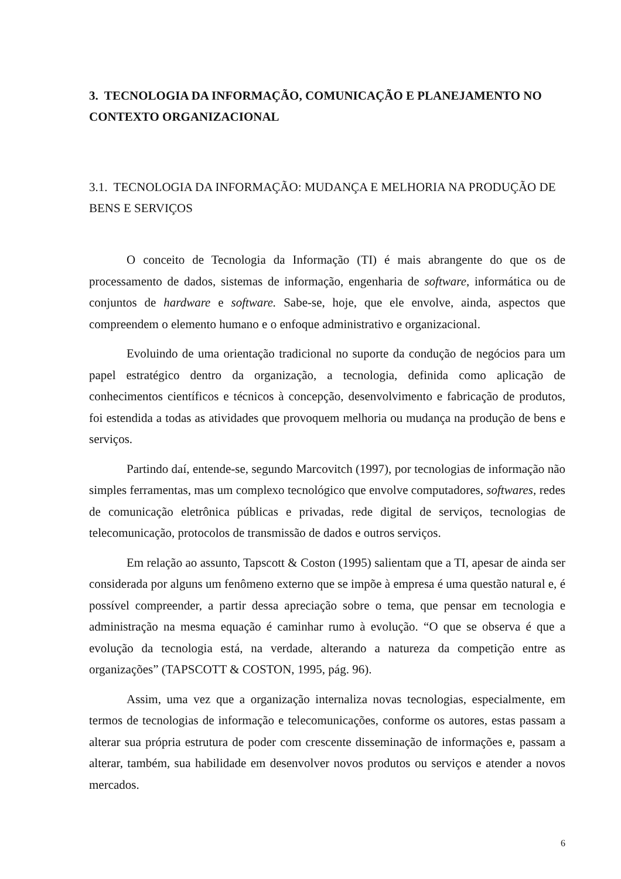3. TECNOLOGIA DA INFORMAÇÃO, COMUNICAÇÃO E PLANEJAMENTO NO CONTEXTO ORGANIZACIONAL
3.1. TECNOLOGIA DA INFORMAÇÃO: MUDANÇA E MELHORIA NA PRODUÇÃO DE BENS E SERVIÇOS
O conceito de Tecnologia da Informação (TI) é mais abrangente do que os de processamento de dados, sistemas de informação, engenharia de software, informática ou de conjuntos de hardware e software. Sabe-se, hoje, que ele envolve, ainda, aspectos que compreendem o elemento humano e o enfoque administrativo e organizacional.
Evoluindo de uma orientação tradicional no suporte da condução de negócios para um papel estratégico dentro da organização, a tecnologia, definida como aplicação de conhecimentos científicos e técnicos à concepção, desenvolvimento e fabricação de produtos, foi estendida a todas as atividades que provoquem melhoria ou mudança na produção de bens e serviços.
Partindo daí, entende-se, segundo Marcovitch (1997), por tecnologias de informação não simples ferramentas, mas um complexo tecnológico que envolve computadores, softwares, redes de comunicação eletrônica públicas e privadas, rede digital de serviços, tecnologias de telecomunicação, protocolos de transmissão de dados e outros serviços.
Em relação ao assunto, Tapscott & Coston (1995) salientam que a TI, apesar de ainda ser considerada por alguns um fenômeno externo que se impõe à empresa é uma questão natural e, é possível compreender, a partir dessa apreciação sobre o tema, que pensar em tecnologia e administração na mesma equação é caminhar rumo à evolução. “O que se observa é que a evolução da tecnologia está, na verdade, alterando a natureza da competição entre as organizações” (TAPSCOTT & COSTON, 1995, pág. 96).
Assim, uma vez que a organização internaliza novas tecnologias, especialmente, em termos de tecnologias de informação e telecomunicações, conforme os autores, estas passam a alterar sua própria estrutura de poder com crescente disseminação de informações e, passam a alterar, também, sua habilidade em desenvolver novos produtos ou serviços e atender a novos mercados.
6